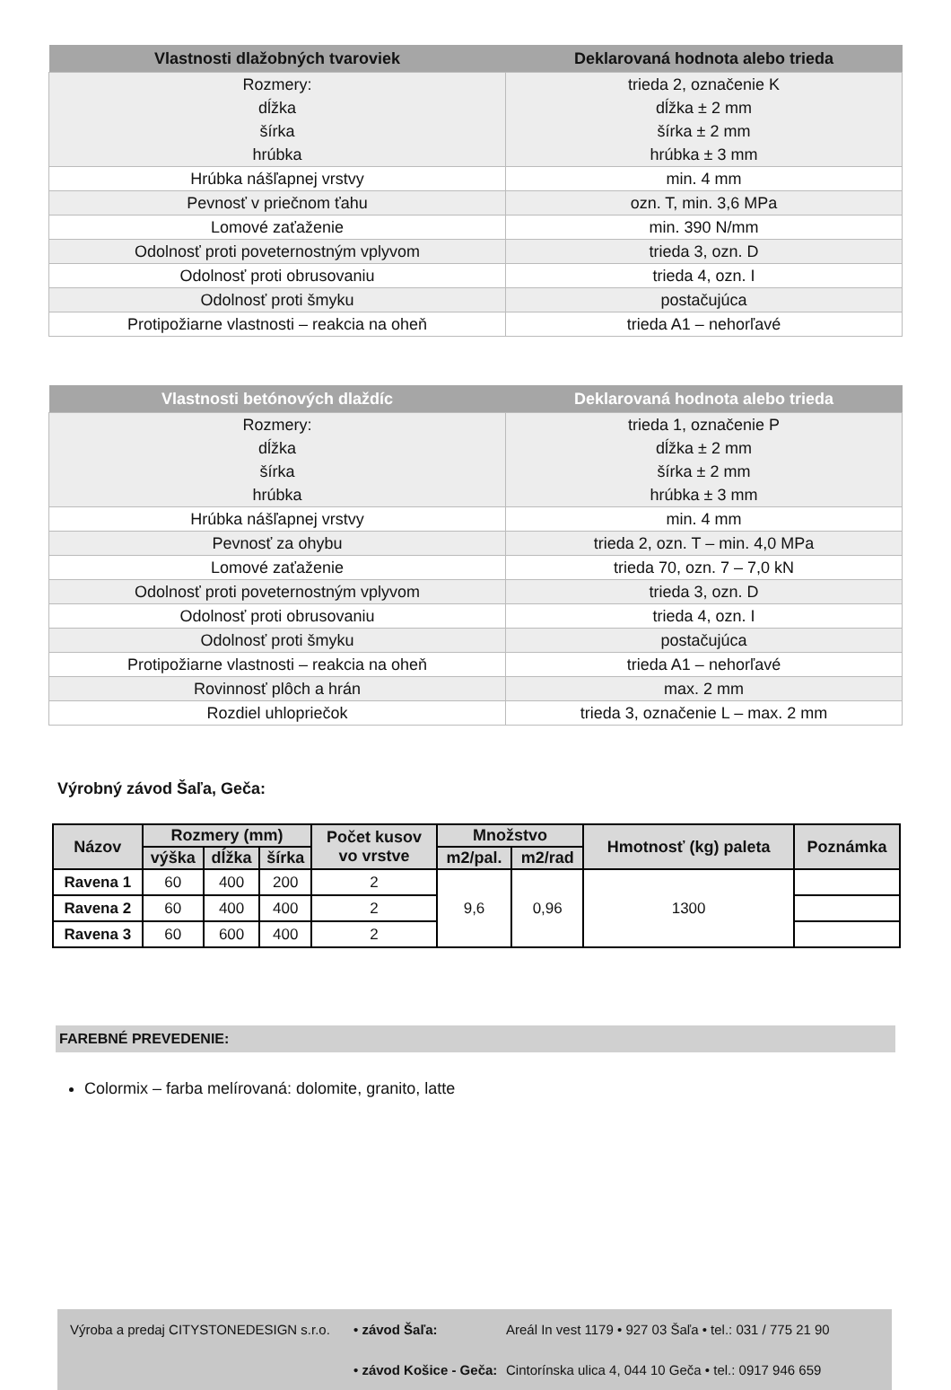| Vlastnosti dlažobných tvaroviek | Deklarovaná hodnota alebo trieda |
| --- | --- |
| Rozmery: dĺžka šírka hrúbka | trieda 2, označenie K dĺžka ± 2 mm šírka ± 2 mm hrúbka ± 3 mm |
| Hrúbka nášľapnej vrstvy | min. 4 mm |
| Pevnosť v priečnom ťahu | ozn. T, min. 3,6 MPa |
| Lomové zaťaženie | min. 390 N/mm |
| Odolnosť proti poveternostným vplyvom | trieda 3, ozn. D |
| Odolnosť proti obrusovaniu | trieda 4, ozn. I |
| Odolnosť proti šmyku | postačujúca |
| Protipožiarne vlastnosti – reakcia na oheň | trieda A1 – nehorľavé |
| Vlastnosti betónových dlaždíc | Deklarovaná hodnota alebo trieda |
| --- | --- |
| Rozmery: dĺžka šírka hrúbka | trieda 1, označenie P dĺžka ± 2 mm šírka ± 2 mm hrúbka ± 3 mm |
| Hrúbka nášľapnej vrstvy | min. 4 mm |
| Pevnosť za ohybu | trieda 2, ozn. T – min. 4,0 MPa |
| Lomové zaťaženie | trieda 70, ozn. 7 – 7,0 kN |
| Odolnosť proti poveternostným vplyvom | trieda 3, ozn. D |
| Odolnosť proti obrusovaniu | trieda 4, ozn. I |
| Odolnosť proti šmyku | postačujúca |
| Protipožiarne vlastnosti – reakcia na oheň | trieda A1 – nehorľavé |
| Rovinnosť plôch a hrán | max. 2 mm |
| Rozdiel uhlopriečok | trieda 3, označenie L – max. 2 mm |
Výrobný závod Šaľa, Geča:
| Názov | Rozmery (mm) | | | Počet kusov vo vrstve | Množstvo | | Hmotnosť (kg) paleta | Poznámka |
| --- | --- | --- | --- | --- | --- | --- | --- | --- |
| | výška | dĺžka | šírka | | m2/pal. | m2/rad | | |
| Ravena 1 | 60 | 400 | 200 | 2 | 9,6 | 0,96 | 1300 | |
| Ravena 2 | 60 | 400 | 400 | 2 | | | | |
| Ravena 3 | 60 | 600 | 400 | 2 | | | | |
FAREBNÉ PREVEDENIE:
Colormix – farba melírovaná: dolomite, granito, latte
Výroba a predaj CITYSTONEDESIGN s.r.o.
• závod Šaľa:
Areál In vest 1179 • 927 03 Šaľa • tel.: 031 / 775 21 90
• závod Košice - Geča:
Cintorínska ulica 4, 044 10 Geča • tel.: 0917 946 659